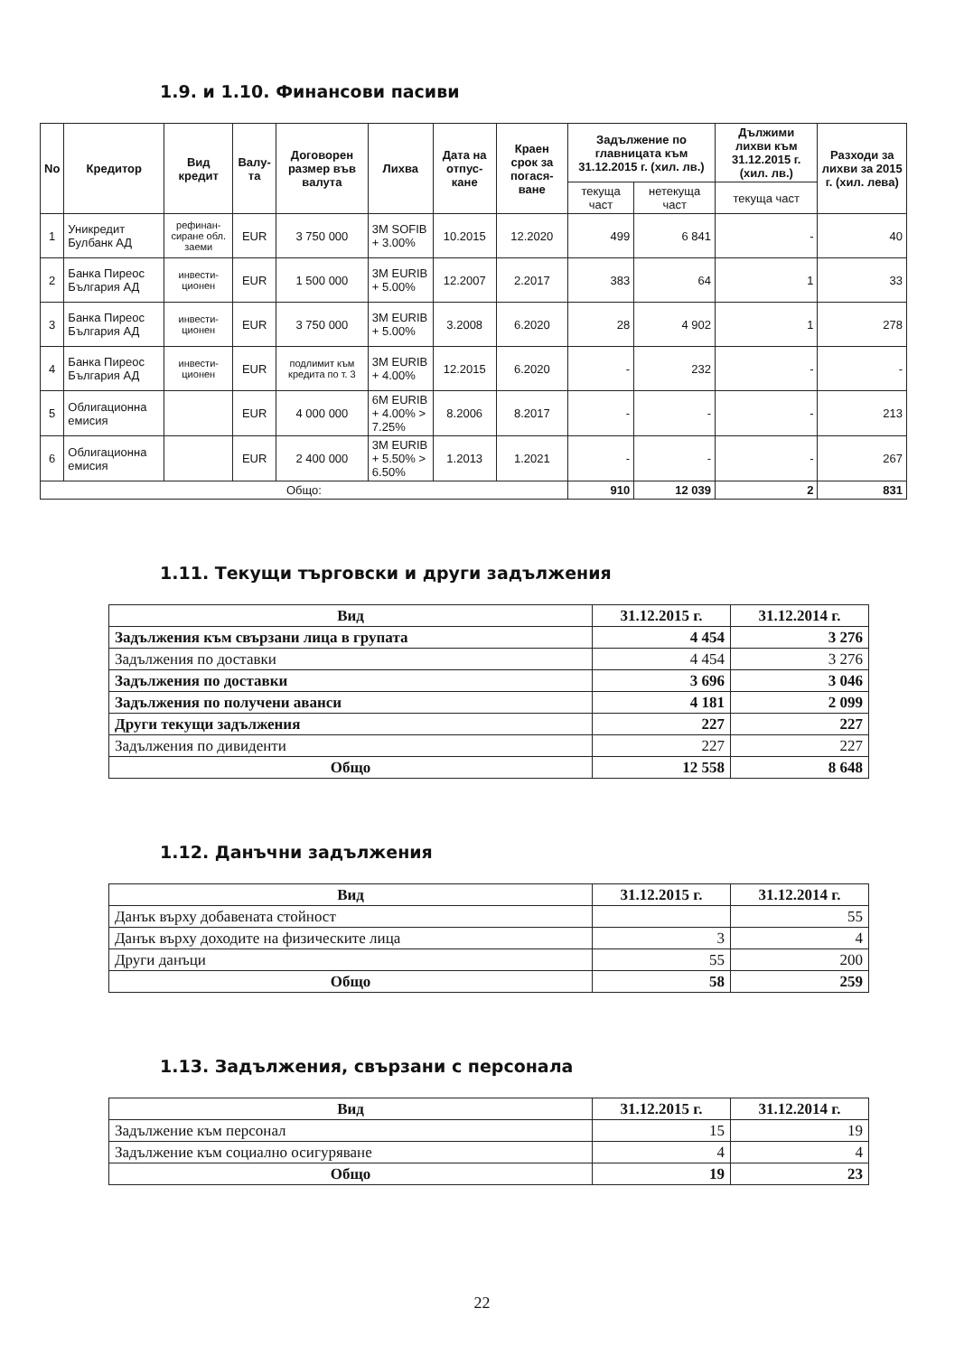1.9. и 1.10. Финансови пасиви
| No | Кредитор | Вид кредит | Валу-та | Договорен размер във валута | Лихва | Дата на отпус-кане | Краен срок за погася-ване | Задължение по главницата към 31.12.2015 г. (хил. лв.) | | Дължими лихви към 31.12.2015 г. (хил. лв.) | Разходи за лихви за 2015 г. (хил. лева) |
| --- | --- | --- | --- | --- | --- | --- | --- | --- | --- | --- | --- |
| | | | | | | | | текуща част | нетекуща част | текуща част | |
| 1 | Уникредит Булбанк АД | рефинан-сиране обл. заеми | EUR | 3 750 000 | 3M SOFIB + 3.00% | 10.2015 | 12.2020 | 499 | 6 841 | - | 40 |
| 2 | Банка Пиреос България АД | инвести-ционен | EUR | 1 500 000 | 3M EURIB + 5.00% | 12.2007 | 2.2017 | 383 | 64 | 1 | 33 |
| 3 | Банка Пиреос България АД | инвести-ционен | EUR | 3 750 000 | 3M EURIB + 5.00% | 3.2008 | 6.2020 | 28 | 4 902 | 1 | 278 |
| 4 | Банка Пиреос България АД | инвести-ционен | EUR | подлимит към кредита по т. 3 | 3M EURIB + 4.00% | 12.2015 | 6.2020 | - | 232 | - | - |
| 5 | Облигационна емисия | | EUR | 4 000 000 | 6M EURIB + 4.00% > 7.25% | 8.2006 | 8.2017 | - | - | - | 213 |
| 6 | Облигационна емисия | | EUR | 2 400 000 | 3M EURIB + 5.50% > 6.50% | 1.2013 | 1.2021 | - | - | - | 267 |
| Общо: | | | | | | | | 910 | 12 039 | 2 | 831 |
1.11. Текущи търговски и други задължения
| Вид | 31.12.2015 г. | 31.12.2014 г. |
| --- | --- | --- |
| Задължения към свързани лица в групата | 4 454 | 3 276 |
| Задължения по доставки | 4 454 | 3 276 |
| Задължения по доставки | 3 696 | 3 046 |
| Задължения по получени аванси | 4 181 | 2 099 |
| Други текущи задължения | 227 | 227 |
| Задължения по дивиденти | 227 | 227 |
| Общо | 12 558 | 8 648 |
1.12. Данъчни задължения
| Вид | 31.12.2015 г. | 31.12.2014 г. |
| --- | --- | --- |
| Данък върху добавената стойност | | 55 |
| Данък върху доходите на физическите лица | 3 | 4 |
| Други данъци | 55 | 200 |
| Общо | 58 | 259 |
1.13. Задължения, свързани с персонала
| Вид | 31.12.2015 г. | 31.12.2014 г. |
| --- | --- | --- |
| Задължение към персонал | 15 | 19 |
| Задължение към социално осигуряване | 4 | 4 |
| Общо | 19 | 23 |
22